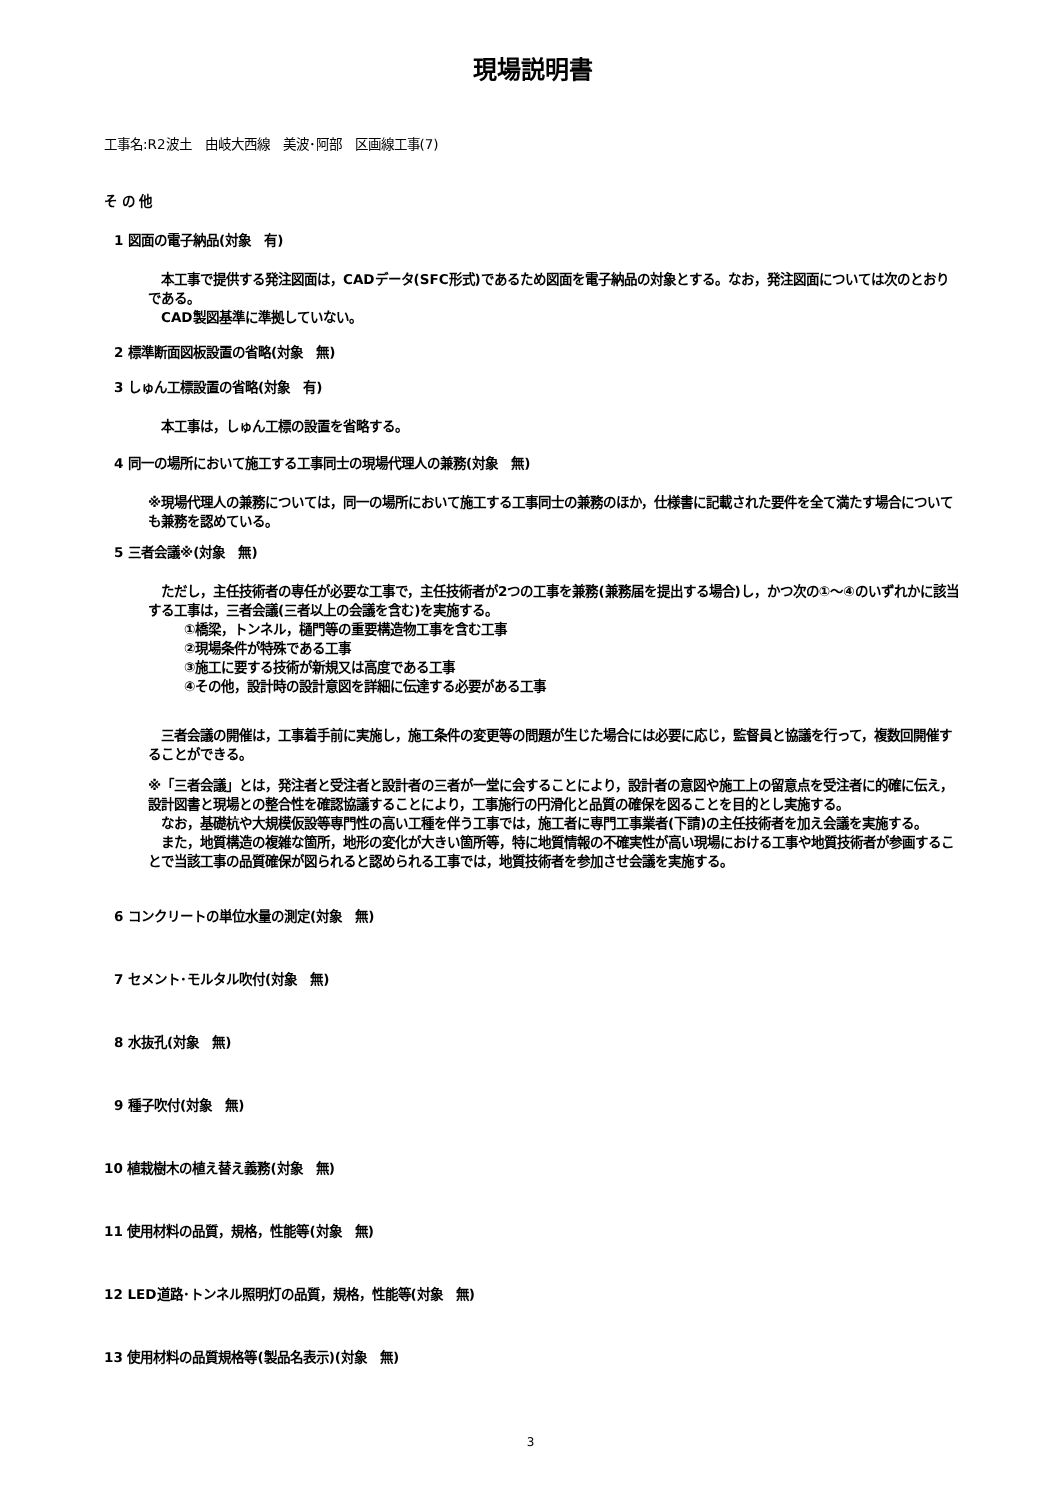現場説明書
工事名:R2波土　由岐大西線　美波･阿部　区画線工事(7)
そ の 他
1 図面の電子納品(対象　有)
　本工事で提供する発注図面は，CADデータ(SFC形式)であるため図面を電子納品の対象とする。なお，発注図面については次のとおりである。
　CAD製図基準に準拠していない。
2 標準断面図板設置の省略(対象　無)
3 しゅん工標設置の省略(対象　有)
　本工事は，しゅん工標の設置を省略する。
4 同一の場所において施工する工事同士の現場代理人の兼務(対象　無)
※現場代理人の兼務については，同一の場所において施工する工事同士の兼務のほか，仕様書に記載された要件を全て満たす場合についても兼務を認めている。
5 三者会議※(対象　無)
　ただし，主任技術者の専任が必要な工事で，主任技術者が2つの工事を兼務(兼務届を提出する場合)し，かつ次の①～④のいずれかに該当する工事は，三者会議(三者以上の会議を含む)を実施する。
①橋梁，トンネル，樋門等の重要構造物工事を含む工事
②現場条件が特殊である工事
③施工に要する技術が新規又は高度である工事
④その他，設計時の設計意図を詳細に伝達する必要がある工事
　三者会議の開催は，工事着手前に実施し，施工条件の変更等の問題が生じた場合には必要に応じ，監督員と協議を行って，複数回開催することができる。
※「三者会議」とは，発注者と受注者と設計者の三者が一堂に会することにより，設計者の意図や施工上の留意点を受注者に的確に伝え，設計図書と現場との整合性を確認協議することにより，工事施行の円滑化と品質の確保を図ることを目的とし実施する。
　なお，基礎杭や大規模仮設等専門性の高い工種を伴う工事では，施工者に専門工事業者(下請)の主任技術者を加え会議を実施する。
　また，地質構造の複雑な箇所，地形の変化が大きい箇所等，特に地質情報の不確実性が高い現場における工事や地質技術者が参画することで当該工事の品質確保が図られると認められる工事では，地質技術者を参加させ会議を実施する。
6 コンクリートの単位水量の測定(対象　無)
7 セメント･モルタル吹付(対象　無)
8 水抜孔(対象　無)
9 種子吹付(対象　無)
10 植栽樹木の植え替え義務(対象　無)
11 使用材料の品質，規格，性能等(対象　無)
12 LED道路･トンネル照明灯の品質，規格，性能等(対象　無)
13 使用材料の品質規格等(製品名表示)(対象　無)
3